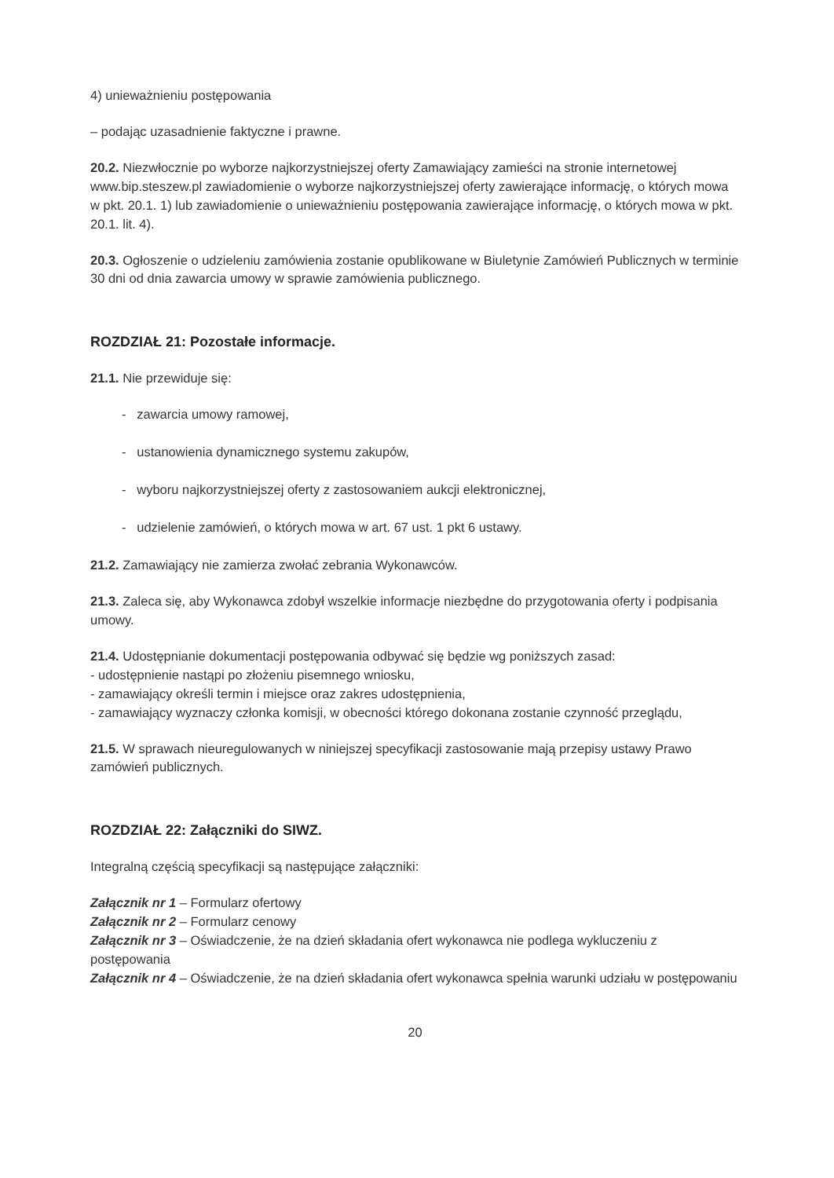4) unieważnieniu postępowania
– podając uzasadnienie faktyczne i prawne.
20.2. Niezwłocznie po wyborze najkorzystniejszej oferty Zamawiający zamieści na stronie internetowej www.bip.steszew.pl zawiadomienie o wyborze najkorzystniejszej oferty zawierające informację, o których mowa w pkt. 20.1. 1) lub zawiadomienie o unieważnieniu postępowania zawierające informację, o których mowa w pkt. 20.1. lit. 4).
20.3. Ogłoszenie o udzieleniu zamówienia zostanie opublikowane w Biuletynie Zamówień Publicznych w terminie 30 dni od dnia zawarcia umowy w sprawie zamówienia publicznego.
ROZDZIAŁ 21: Pozostałe informacje.
21.1. Nie przewiduje się:
- zawarcia umowy ramowej,
- ustanowienia dynamicznego systemu zakupów,
- wyboru najkorzystniejszej oferty z zastosowaniem aukcji elektronicznej,
- udzielenie zamówień, o których mowa w art. 67 ust. 1 pkt 6 ustawy.
21.2. Zamawiający nie zamierza zwołać zebrania Wykonawców.
21.3. Zaleca się, aby Wykonawca zdobył wszelkie informacje niezbędne do przygotowania oferty i podpisania umowy.
21.4. Udostępnianie dokumentacji postępowania odbywać się będzie wg poniższych zasad:
- udostępnienie nastąpi po złożeniu pisemnego wniosku,
- zamawiający określi termin i miejsce oraz zakres udostępnienia,
- zamawiający wyznaczy członka komisji, w obecności którego dokonana zostanie czynność przeglądu,
21.5. W sprawach nieuregulowanych w niniejszej specyfikacji zastosowanie mają przepisy ustawy Prawo zamówień publicznych.
ROZDZIAŁ 22: Załączniki do SIWZ.
Integralną częścią specyfikacji są następujące załączniki:
Załącznik nr 1 – Formularz ofertowy
Załącznik nr 2 – Formularz cenowy
Załącznik nr 3 – Oświadczenie, że na dzień składania ofert wykonawca nie podlega wykluczeniu z postępowania
Załącznik nr 4 – Oświadczenie, że na dzień składania ofert wykonawca spełnia warunki udziału w postępowaniu
20